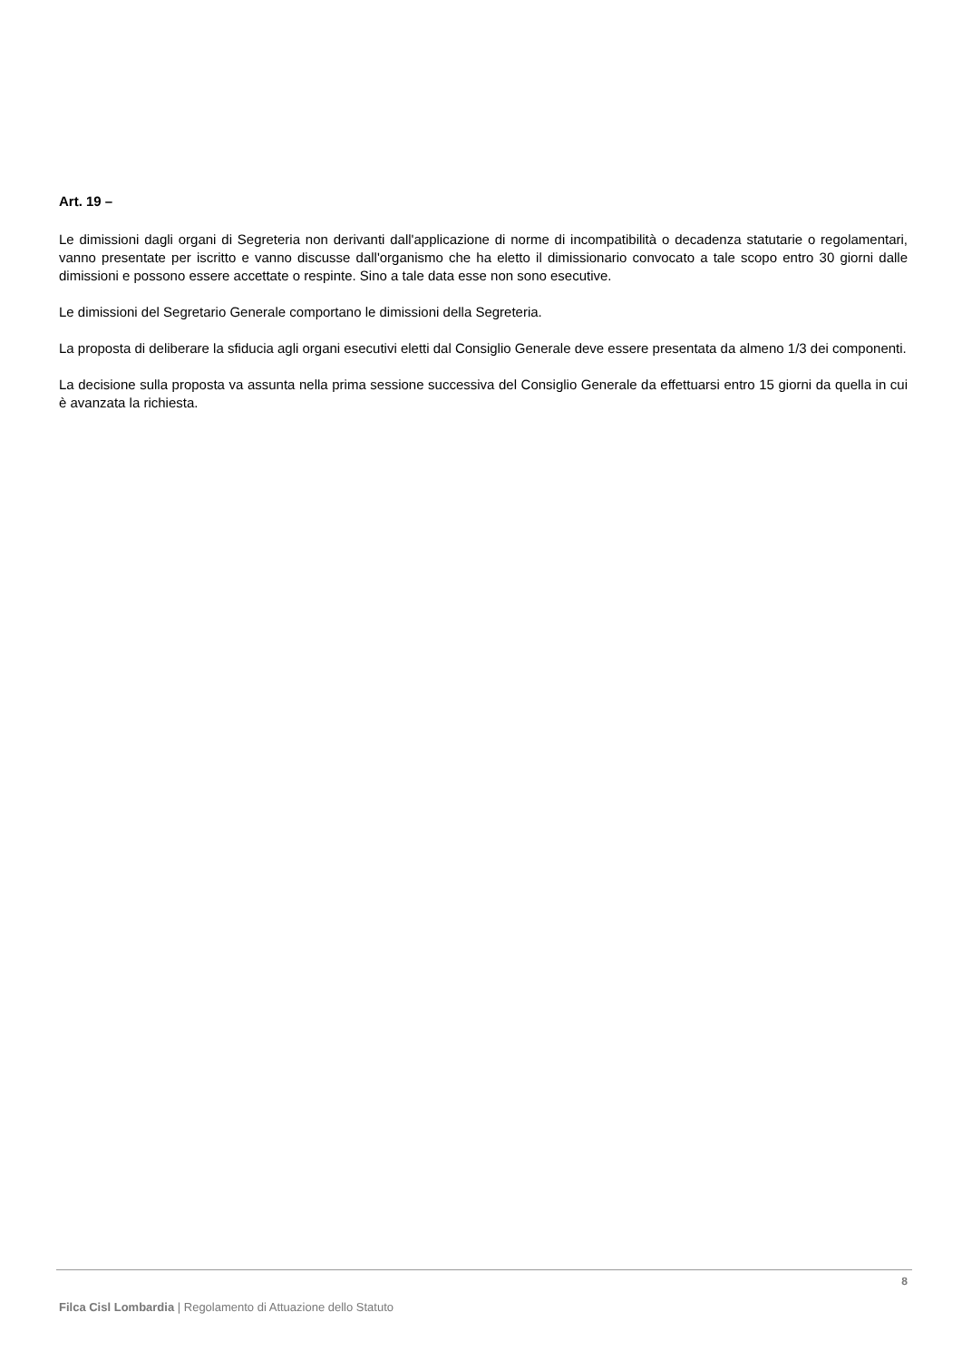Art. 19 –
Le dimissioni dagli organi di Segreteria non derivanti dall'applicazione di norme di incompatibilità o decadenza statutarie o regolamentari, vanno presentate per iscritto e vanno discusse dall'organismo che ha eletto il dimissionario convocato a tale scopo entro 30 giorni dalle dimissioni e possono essere accettate o respinte. Sino a tale data esse non sono esecutive.
Le dimissioni del Segretario Generale comportano le dimissioni della Segreteria.
La proposta di deliberare la sfiducia agli organi esecutivi eletti dal Consiglio Generale deve essere presentata da almeno 1/3 dei componenti.
La decisione sulla proposta va assunta nella prima sessione successiva del Consiglio Generale da effettuarsi entro 15 giorni da quella in cui è avanzata la richiesta.
8
Filca Cisl Lombardia | Regolamento di Attuazione dello Statuto